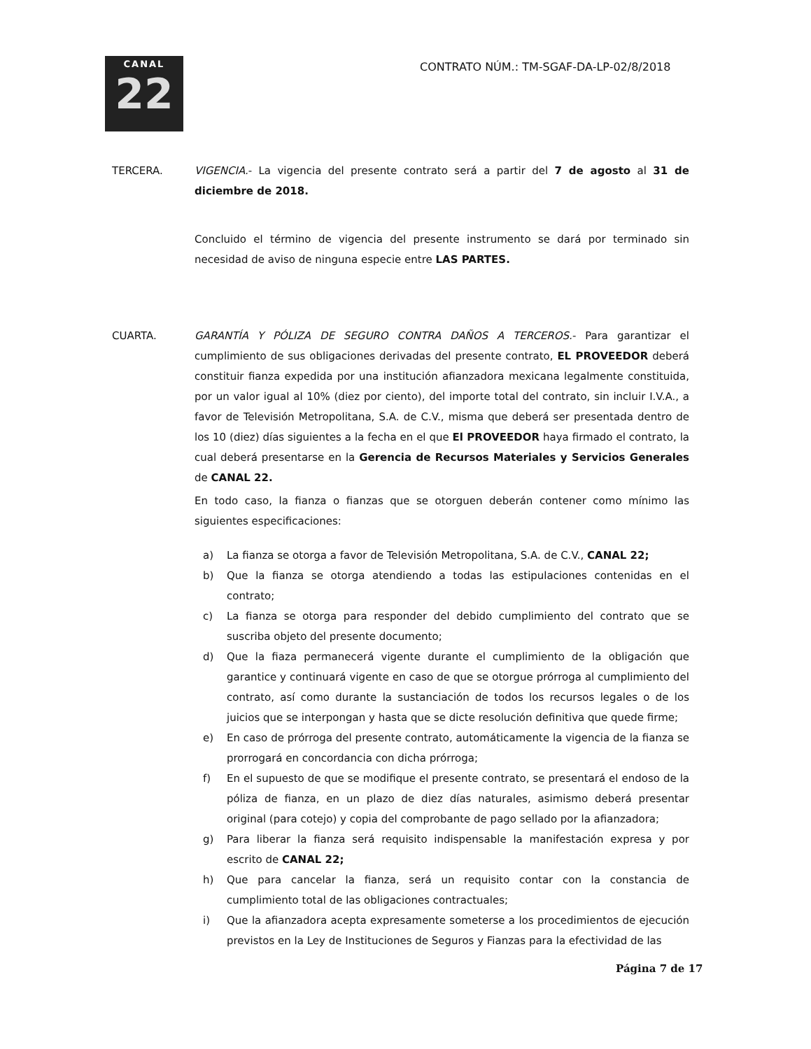CANAL
22
CONTRATO NÚM.: TM-SGAF-DA-LP-02/8/2018
TERCERA. VIGENCIA.- La vigencia del presente contrato será a partir del 7 de agosto al 31 de diciembre de 2018.
Concluido el término de vigencia del presente instrumento se dará por terminado sin necesidad de aviso de ninguna especie entre LAS PARTES.
CUARTA. GARANTÍA Y PÓLIZA DE SEGURO CONTRA DAÑOS A TERCEROS.- Para garantizar el cumplimiento de sus obligaciones derivadas del presente contrato, EL PROVEEDOR deberá constituir fianza expedida por una institución afianzadora mexicana legalmente constituida, por un valor igual al 10% (diez por ciento), del importe total del contrato, sin incluir I.V.A., a favor de Televisión Metropolitana, S.A. de C.V., misma que deberá ser presentada dentro de los 10 (diez) días siguientes a la fecha en el que El PROVEEDOR haya firmado el contrato, la cual deberá presentarse en la Gerencia de Recursos Materiales y Servicios Generales de CANAL 22.
En todo caso, la fianza o fianzas que se otorguen deberán contener como mínimo las siguientes especificaciones:
a) La fianza se otorga a favor de Televisión Metropolitana, S.A. de C.V., CANAL 22;
b) Que la fianza se otorga atendiendo a todas las estipulaciones contenidas en el contrato;
c) La fianza se otorga para responder del debido cumplimiento del contrato que se suscriba objeto del presente documento;
d) Que la fiaza permanecerá vigente durante el cumplimiento de la obligación que garantice y continuará vigente en caso de que se otorgue prórroga al cumplimiento del contrato, así como durante la sustanciación de todos los recursos legales o de los juicios que se interpongan y hasta que se dicte resolución definitiva que quede firme;
e) En caso de prórroga del presente contrato, automáticamente la vigencia de la fianza se prorrogará en concordancia con dicha prórroga;
f) En el supuesto de que se modifique el presente contrato, se presentará el endoso de la póliza de fianza, en un plazo de diez días naturales, asimismo deberá presentar original (para cotejo) y copia del comprobante de pago sellado por la afianzadora;
g) Para liberar la fianza será requisito indispensable la manifestación expresa y por escrito de CANAL 22;
h) Que para cancelar la fianza, será un requisito contar con la constancia de cumplimiento total de las obligaciones contractuales;
i) Que la afianzadora acepta expresamente someterse a los procedimientos de ejecución previstos en la Ley de Instituciones de Seguros y Fianzas para la efectividad de las
Página 7 de 17